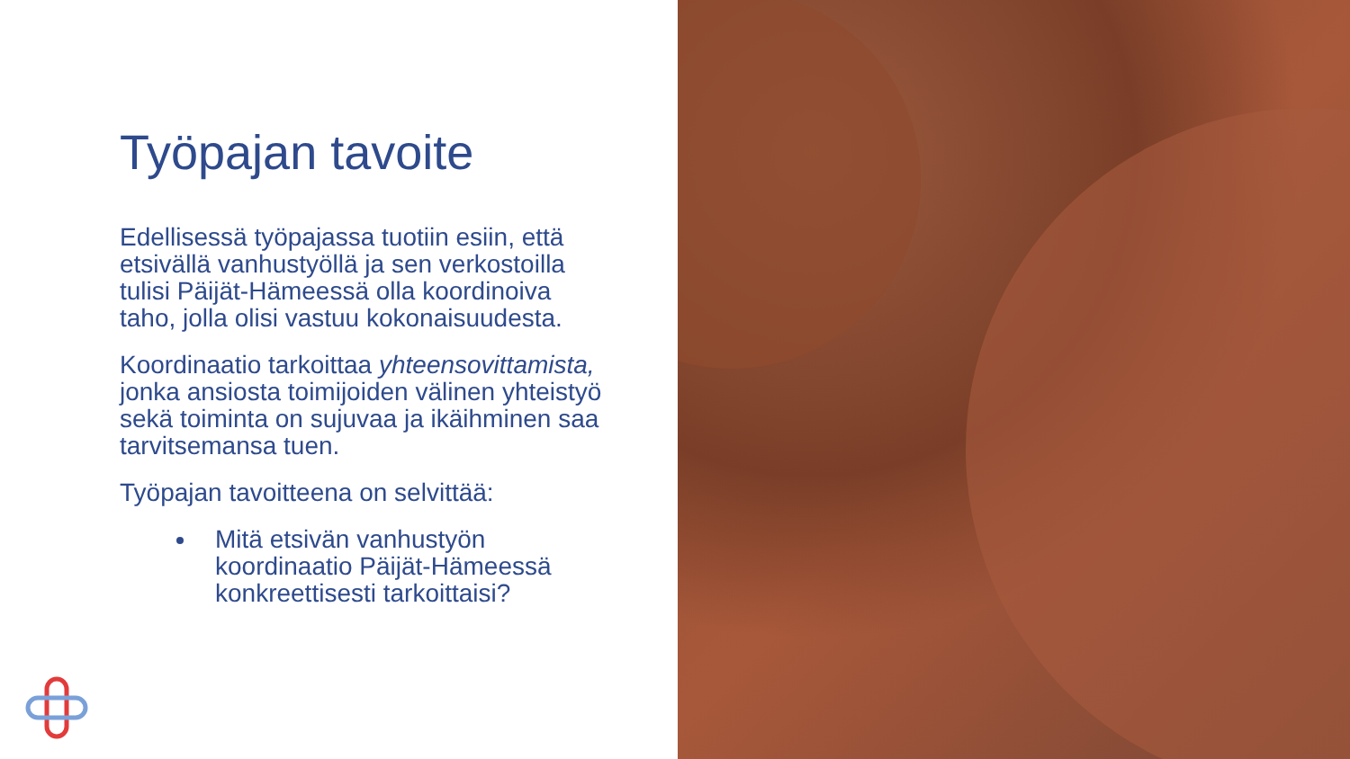Työpajan tavoite
Edellisessä työpajassa tuotiin esiin, että etsivällä vanhustyöllä ja sen verkostoilla tulisi Päijät-Hämeessä olla koordinoiva taho, jolla olisi vastuu kokonaisuudesta.
Koordinaatio tarkoittaa yhteensovittamista, jonka ansiosta toimijoiden välinen yhteistyö sekä toiminta on sujuvaa ja ikäihminen saa tarvitsemansa tuen.
Työpajan tavoitteena on selvittää:
Mitä etsivän vanhustyön koordinaatio Päijät-Hämeessä konkreettisesti tarkoittaisi?